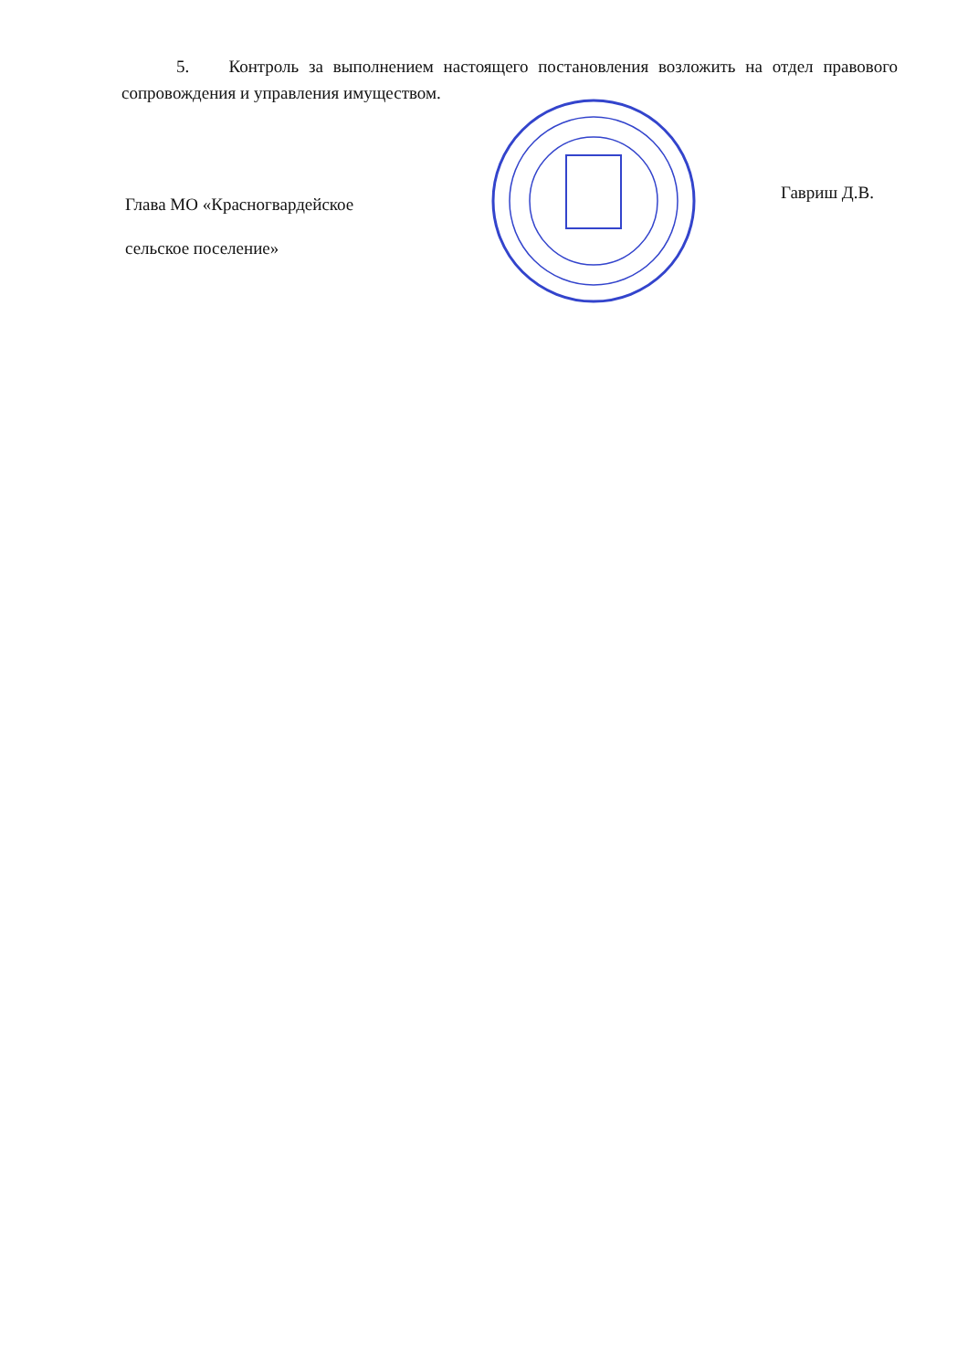5. Контроль за выполнением настоящего постановления возложить на отдел правового сопровождения и управления имуществом.
Глава МО «Красногвардейское
сельское поселение»
Гавриш Д.В.